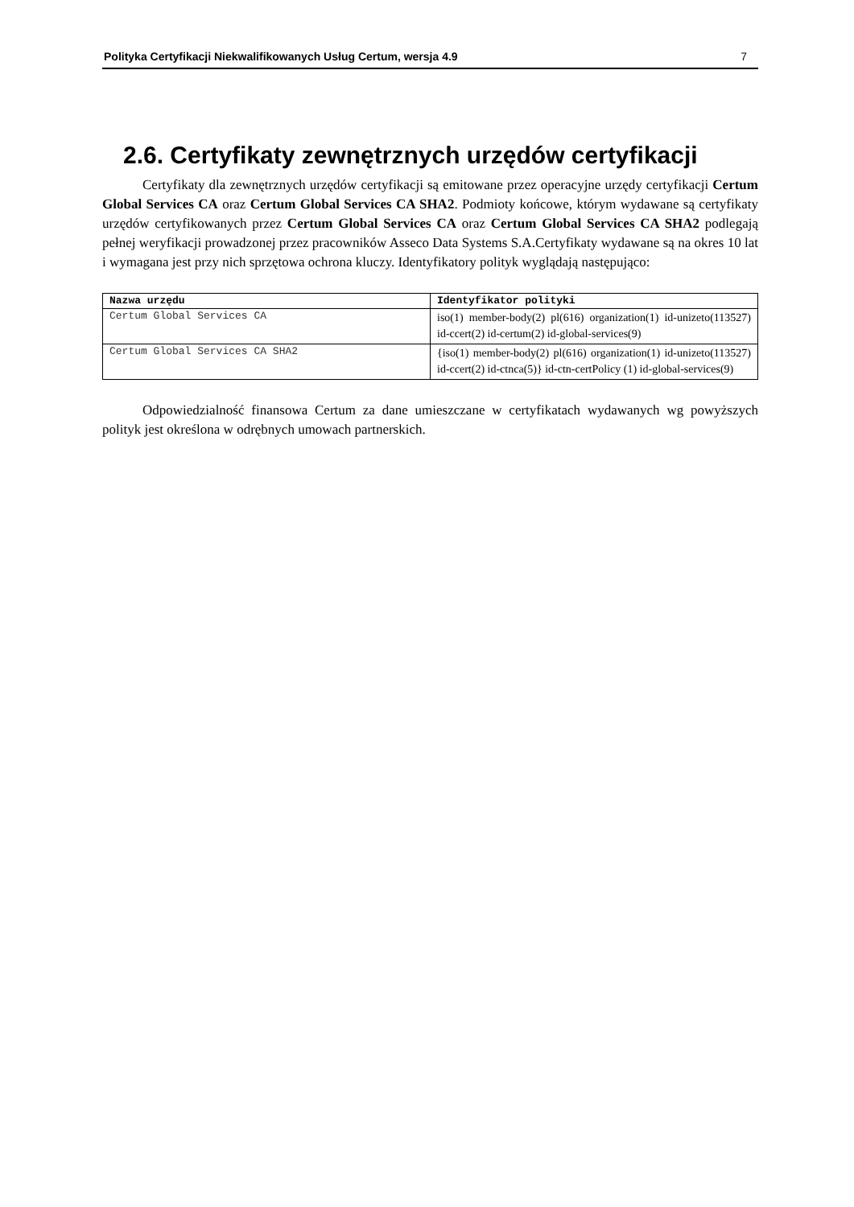Polityka Certyfikacji Niekwalifikowanych Usług Certum, wersja 4.9 7
2.6. Certyfikaty zewnętrznych urzędów certyfikacji
Certyfikaty dla zewnętrznych urzędów certyfikacji są emitowane przez operacyjne urzędy certyfikacji Certum Global Services CA oraz Certum Global Services CA SHA2. Podmioty końcowe, którym wydawane są certyfikaty urzędów certyfikowanych przez Certum Global Services CA oraz Certum Global Services CA SHA2 podlegają pełnej weryfikacji prowadzonej przez pracowników Asseco Data Systems S.A.Certyfikaty wydawane są na okres 10 lat i wymagana jest przy nich sprzętowa ochrona kluczy. Identyfikatory polityk wyglądają następująco:
| Nazwa urzędu | Identyfikator polityki |
| --- | --- |
| Certum Global Services CA | iso(1) member-body(2) pl(616) organization(1) id-unizeto(113527) id-ccert(2) id-certum(2) id-global-services(9) |
| Certum Global Services CA SHA2 | {iso(1) member-body(2) pl(616) organization(1) id-unizeto(113527) id-ccert(2) id-ctnca(5)} id-ctn-certPolicy (1) id-global-services(9) |
Odpowiedzialność finansowa Certum za dane umieszczane w certyfikatach wydawanych wg powyższych polityk jest określona w odrębnych umowach partnerskich.